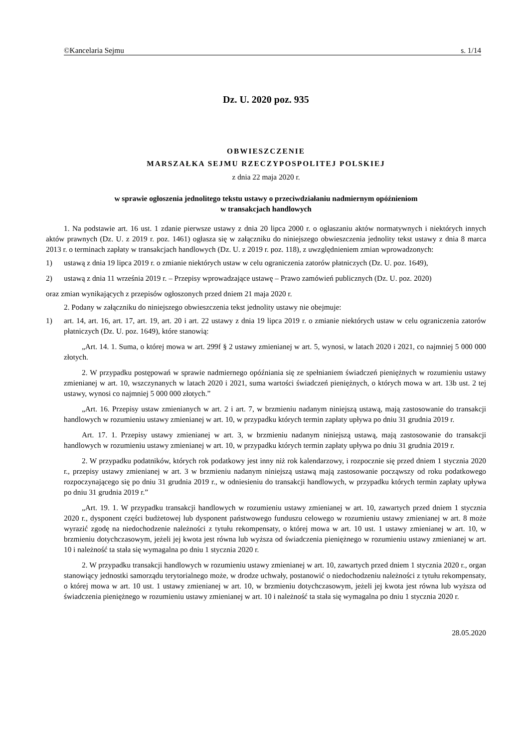©Kancelaria Sejmu s. 1/14
Dz. U. 2020 poz. 935
OBWIESZCZENIE
MARSZAŁKA SEJMU RZECZYPOSPOLITEJ POLSKIEJ
z dnia 22 maja 2020 r.
w sprawie ogłoszenia jednolitego tekstu ustawy o przeciwdziałaniu nadmiernym opóźnieniom
w transakcjach handlowych
1. Na podstawie art. 16 ust. 1 zdanie pierwsze ustawy z dnia 20 lipca 2000 r. o ogłaszaniu aktów normatywnych i niektórych innych aktów prawnych (Dz. U. z 2019 r. poz. 1461) ogłasza się w załączniku do niniejszego obwieszczenia jednolity tekst ustawy z dnia 8 marca 2013 r. o terminach zapłaty w transakcjach handlowych (Dz. U. z 2019 r. poz. 118), z uwzględnieniem zmian wprowadzonych:
1) ustawą z dnia 19 lipca 2019 r. o zmianie niektórych ustaw w celu ograniczenia zatorów płatniczych (Dz. U. poz. 1649),
2) ustawą z dnia 11 września 2019 r. – Przepisy wprowadzające ustawę – Prawo zamówień publicznych (Dz. U. poz. 2020)
oraz zmian wynikających z przepisów ogłoszonych przed dniem 21 maja 2020 r.
2. Podany w załączniku do niniejszego obwieszczenia tekst jednolity ustawy nie obejmuje:
1) art. 14, art. 16, art. 17, art. 19, art. 20 i art. 22 ustawy z dnia 19 lipca 2019 r. o zmianie niektórych ustaw w celu ograniczenia zatorów płatniczych (Dz. U. poz. 1649), które stanowią:
„Art. 14. 1. Suma, o której mowa w art. 299f § 2 ustawy zmienianej w art. 5, wynosi, w latach 2020 i 2021, co najmniej 5 000 000 złotych.
2. W przypadku postępowań w sprawie nadmiernego opóźniania się ze spełnianiem świadczeń pieniężnych w rozumieniu ustawy zmienianej w art. 10, wszczynanych w latach 2020 i 2021, suma wartości świadczeń pieniężnych, o których mowa w art. 13b ust. 2 tej ustawy, wynosi co najmniej 5 000 000 złotych.”
„Art. 16. Przepisy ustaw zmienianych w art. 2 i art. 7, w brzmieniu nadanym niniejszą ustawą, mają zastosowanie do transakcji handlowych w rozumieniu ustawy zmienianej w art. 10, w przypadku których termin zapłaty upływa po dniu 31 grudnia 2019 r.
Art. 17. 1. Przepisy ustawy zmienianej w art. 3, w brzmieniu nadanym niniejszą ustawą, mają zastosowanie do transakcji handlowych w rozumieniu ustawy zmienianej w art. 10, w przypadku których termin zapłaty upływa po dniu 31 grudnia 2019 r.
2. W przypadku podatników, których rok podatkowy jest inny niż rok kalendarzowy, i rozpocznie się przed dniem 1 stycznia 2020 r., przepisy ustawy zmienianej w art. 3 w brzmieniu nadanym niniejszą ustawą mają zastosowanie począwszy od roku podatkowego rozpoczynającego się po dniu 31 grudnia 2019 r., w odniesieniu do transakcji handlowych, w przypadku których termin zapłaty upływa po dniu 31 grudnia 2019 r.”
„Art. 19. 1. W przypadku transakcji handlowych w rozumieniu ustawy zmienianej w art. 10, zawartych przed dniem 1 stycznia 2020 r., dysponent części budżetowej lub dysponent państwowego funduszu celowego w rozumieniu ustawy zmienianej w art. 8 może wyrazić zgodę na niedochodzenie należności z tytułu rekompensaty, o której mowa w art. 10 ust. 1 ustawy zmienianej w art. 10, w brzmieniu dotychczasowym, jeżeli jej kwota jest równa lub wyższa od świadczenia pieniężnego w rozumieniu ustawy zmienianej w art. 10 i należność ta stała się wymagalna po dniu 1 stycznia 2020 r.
2. W przypadku transakcji handlowych w rozumieniu ustawy zmienianej w art. 10, zawartych przed dniem 1 stycznia 2020 r., organ stanowiący jednostki samorządu terytorialnego może, w drodze uchwały, postanowić o niedochodzeniu należności z tytułu rekompensaty, o której mowa w art. 10 ust. 1 ustawy zmienianej w art. 10, w brzmieniu dotychczasowym, jeżeli jej kwota jest równa lub wyższa od świadczenia pieniężnego w rozumieniu ustawy zmienianej w art. 10 i należność ta stała się wymagalna po dniu 1 stycznia 2020 r.
28.05.2020